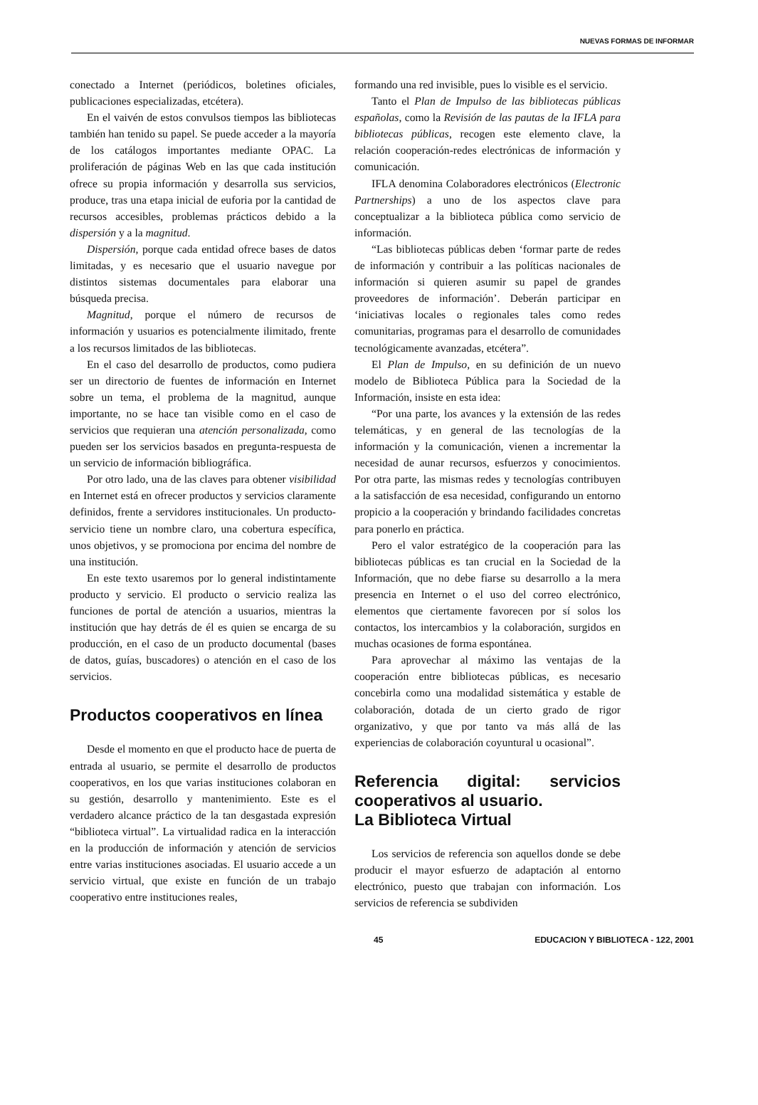NUEVAS FORMAS DE INFORMAR
conectado a Internet (periódicos, boletines oficiales, publicaciones especializadas, etcétera).
En el vaivén de estos convulsos tiempos las bibliotecas también han tenido su papel. Se puede acceder a la mayoría de los catálogos importantes mediante OPAC. La proliferación de páginas Web en las que cada institución ofrece su propia información y desarrolla sus servicios, produce, tras una etapa inicial de euforia por la cantidad de recursos accesibles, problemas prácticos debido a la dispersión y a la magnitud.
Dispersión, porque cada entidad ofrece bases de datos limitadas, y es necesario que el usuario navegue por distintos sistemas documentales para elaborar una búsqueda precisa.
Magnitud, porque el número de recursos de información y usuarios es potencialmente ilimitado, frente a los recursos limitados de las bibliotecas.
En el caso del desarrollo de productos, como pudiera ser un directorio de fuentes de información en Internet sobre un tema, el problema de la magnitud, aunque importante, no se hace tan visible como en el caso de servicios que requieran una atención personalizada, como pueden ser los servicios basados en pregunta-respuesta de un servicio de información bibliográfica.
Por otro lado, una de las claves para obtener visibilidad en Internet está en ofrecer productos y servicios claramente definidos, frente a servidores institucionales. Un producto-servicio tiene un nombre claro, una cobertura específica, unos objetivos, y se promociona por encima del nombre de una institución.
En este texto usaremos por lo general indistintamente producto y servicio. El producto o servicio realiza las funciones de portal de atención a usuarios, mientras la institución que hay detrás de él es quien se encarga de su producción, en el caso de un producto documental (bases de datos, guías, buscadores) o atención en el caso de los servicios.
Productos cooperativos en línea
Desde el momento en que el producto hace de puerta de entrada al usuario, se permite el desarrollo de productos cooperativos, en los que varias instituciones colaboran en su gestión, desarrollo y mantenimiento. Este es el verdadero alcance práctico de la tan desgastada expresión “biblioteca virtual”. La virtualidad radica en la interacción en la producción de información y atención de servicios entre varias instituciones asociadas. El usuario accede a un servicio virtual, que existe en función de un trabajo cooperativo entre instituciones reales,
formando una red invisible, pues lo visible es el servicio.
Tanto el Plan de Impulso de las bibliotecas públicas españolas, como la Revisión de las pautas de la IFLA para bibliotecas públicas, recogen este elemento clave, la relación cooperación-redes electrónicas de información y comunicación.
IFLA denomina Colaboradores electrónicos (Electronic Partnerships) a uno de los aspectos clave para conceptualizar a la biblioteca pública como servicio de información.
“Las bibliotecas públicas deben ‘formar parte de redes de información y contribuir a las políticas nacionales de información si quieren asumir su papel de grandes proveedores de información’. Deberán participar en ‘iniciativas locales o regionales tales como redes comunitarias, programas para el desarrollo de comunidades tecnológicamente avanzadas, etcétera”.
El Plan de Impulso, en su definición de un nuevo modelo de Biblioteca Pública para la Sociedad de la Información, insiste en esta idea:
“Por una parte, los avances y la extensión de las redes telemáticas, y en general de las tecnologías de la información y la comunicación, vienen a incrementar la necesidad de aunar recursos, esfuerzos y conocimientos. Por otra parte, las mismas redes y tecnologías contribuyen a la satisfacción de esa necesidad, configurando un entorno propicio a la cooperación y brindando facilidades concretas para ponerlo en práctica.
Pero el valor estratégico de la cooperación para las bibliotecas públicas es tan crucial en la Sociedad de la Información, que no debe fiarse su desarrollo a la mera presencia en Internet o el uso del correo electrónico, elementos que ciertamente favorecen por sí solos los contactos, los intercambios y la colaboración, surgidos en muchas ocasiones de forma espontánea.
Para aprovechar al máximo las ventajas de la cooperación entre bibliotecas públicas, es necesario concebirla como una modalidad sistemática y estable de colaboración, dotada de un cierto grado de rigor organizativo, y que por tanto va más allá de las experiencias de colaboración coyuntural u ocasional”.
Referencia digital: servicios cooperativos al usuario.
La Biblioteca Virtual
Los servicios de referencia son aquellos donde se debe producir el mayor esfuerzo de adaptación al entorno electrónico, puesto que trabajan con información. Los servicios de referencia se subdividen
45 EDUCACION Y BIBLIOTECA - 122, 2001